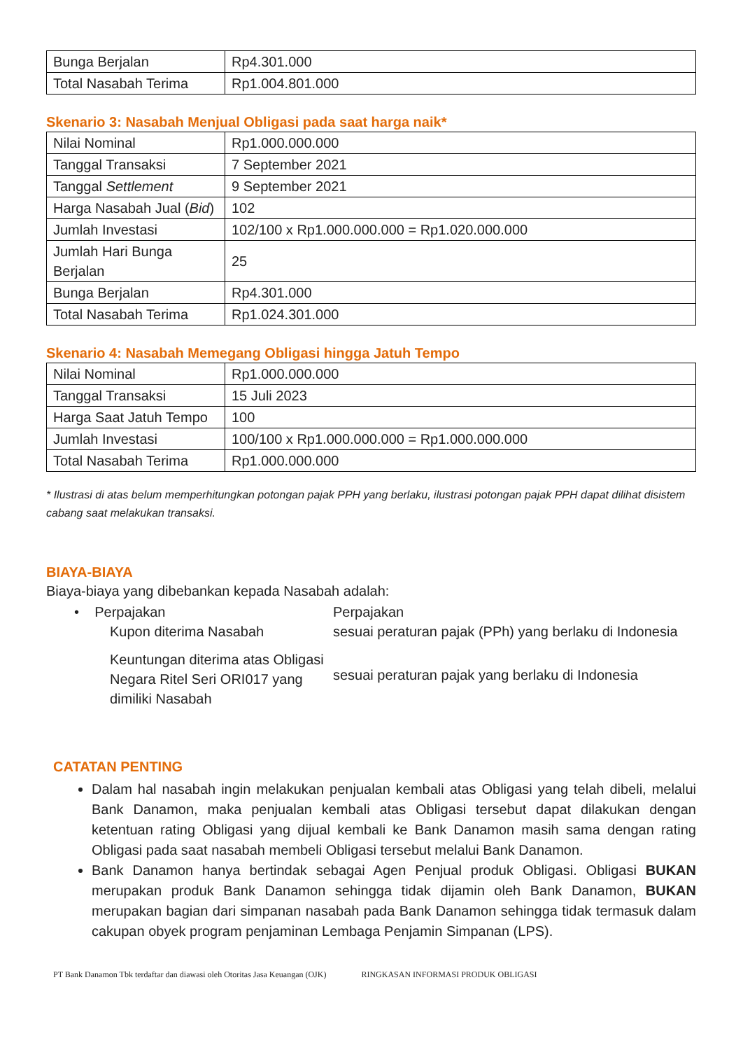| Bunga Berjalan | Rp4.301.000 |
| Total Nasabah Terima | Rp1.004.801.000 |
Skenario 3: Nasabah Menjual Obligasi pada saat harga naik*
| Nilai Nominal | Rp1.000.000.000 |
| Tanggal Transaksi | 7 September 2021 |
| Tanggal Settlement | 9 September 2021 |
| Harga Nasabah Jual ( Bid ) | 102 |
| Jumlah Investasi | 102/100 x Rp1.000.000.000 = Rp1.020.000.000 |
| Jumlah Hari Bunga Berjalan | 25 |
| Bunga Berjalan | Rp4.301.000 |
| Total Nasabah Terima | Rp1.024.301.000 |
Skenario 4: Nasabah Memegang Obligasi hingga Jatuh Tempo
| Nilai Nominal | Rp1.000.000.000 |
| Tanggal Transaksi | 15 Juli 2023 |
| Harga Saat Jatuh Tempo | 100 |
| Jumlah Investasi | 100/100 x Rp1.000.000.000 = Rp1.000.000.000 |
| Total Nasabah Terima | Rp1.000.000.000 |
* Ilustrasi di atas belum memperhitungkan potongan pajak PPH yang berlaku, ilustrasi potongan pajak PPH dapat dilihat disistem cabang saat melakukan transaksi.
BIAYA-BIAYA
Biaya-biaya yang dibebankan kepada Nasabah adalah:
• Perpajakan
Perpajakan
Kupon diterima Nasabah
sesuai peraturan pajak (PPh) yang berlaku di Indonesia
Keuntungan diterima atas Obligasi Negara Ritel Seri ORI017 yang dimiliki Nasabah
sesuai peraturan pajak yang berlaku di Indonesia
CATATAN PENTING
Dalam hal nasabah ingin melakukan penjualan kembali atas Obligasi yang telah dibeli, melalui Bank Danamon, maka penjualan kembali atas Obligasi tersebut dapat dilakukan dengan ketentuan rating Obligasi yang dijual kembali ke Bank Danamon masih sama dengan rating Obligasi pada saat nasabah membeli Obligasi tersebut melalui Bank Danamon.
Bank Danamon hanya bertindak sebagai Agen Penjual produk Obligasi. Obligasi BUKAN merupakan produk Bank Danamon sehingga tidak dijamin oleh Bank Danamon, BUKAN merupakan bagian dari simpanan nasabah pada Bank Danamon sehingga tidak termasuk dalam cakupan obyek program penjaminan Lembaga Penjamin Simpanan (LPS).
PT Bank Danamon Tbk terdaftar dan diawasi oleh Otoritas Jasa Keuangan (OJK) RINGKASAN INFORMASI PRODUK OBLIGASI